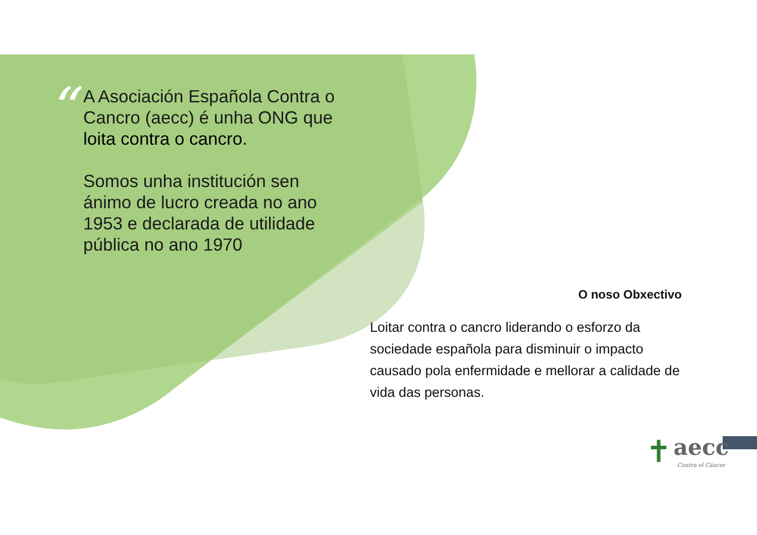“
A Asociación Española Contra o Cancro (aecc) é unha ONG que loita contra o cancro.
Somos unha institución sen ánimo de lucro creada no ano 1953 e declarada de utilidade pública no ano 1970
O noso Obxectivo
Loitar contra o cancro liderando o esforzo da sociedade española para disminuir o impacto causado pola enfermidade e mellorar a calidade de vida das personas.
✝ aecc
Contra el Cáncer